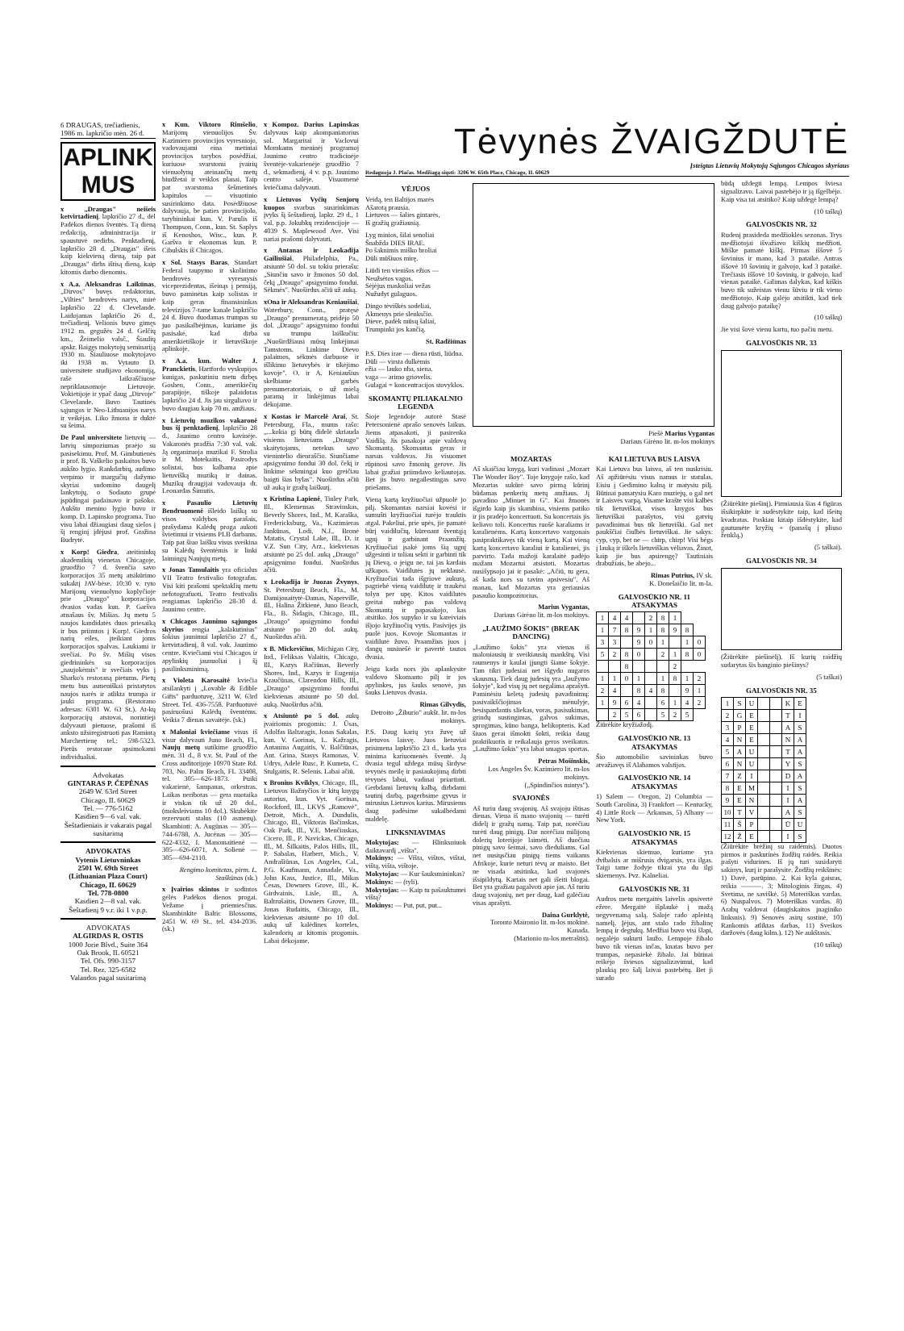6 DRAUGAS, trečiadienis, 1986 m. lapkričio mėn. 26 d.
APLINK MUS
x „Draugas" neišeis ketvirtadienį, lapkričio 27 d., dėl Padėkos dienos šventės. Tą dieną redakciją, administracija ir spaustuvė nedirbs. Penktadienį, lapkričio 28 d. „Draugas" išeis kaip kiekvieną dieną, taip pat „Draugas" dirbs ištisą dieną, kaip kitomis darbo dienomis.
x A.a. Aleksandras Laikūnas, „Dirvos" buvęs redaktorius, „Vilties" bendrovės narys, mirė lapkričio 22 d. Clevelande. Laidojamas lapkričio 26 d., trečiadienį. Velionis buvo gimęs 1912 m. gegužės 24 d. Gelčių km., Žeimelio valsč., Šiaulių apskr. Baigęs mokytojų seminariją 1930 m. Šiauliuose mokytojavo iki 1938 m. Vytauto D. universitete studijavo ekonomiją, rašė laikraščiuose nepriklausomoje Lietuvoje. Vokietijoje ir ypač daug „Dirvoje" Clevelande. Buvo Tautinės sąjungos ir Neo-Lithuanijos narys ir veikėjas. Liko žmona ir duktė su šeima.
De Paul universitete lietuvių — latvių simpoziumas praėjo su pasisekimu. Prof. M. Gimbutienės ir prof. B. Vaškelio paskaitos buvo aukšto lygio. Rankdarbių, audimo verpimo ir margučių dažymo skyriai sudomino daugelį lankytojų, o Sodauto grupė įspūdingai padainavo ir pašoko. Aukšto menino lygio buvo ir komp. D. Lapinsko programa. Tuo visu labai džiaugiasi daug sielos į šį renginį įdėjusi prof. Gražina Budrytė.
x Korp! Giedra, ateitininkų akademikių vienetas Chicagoje, gruodžio 7 d. švenčia savo korporacijos 35 metų atsikūrimo sukaktį JAV-bėse. 10:30 v. ryto Marijonų vienuolyno koplyčioje prie „Draugo" korporacijos dvasios vadas kun. P. Garšva atnašaus šv. Mišias. Jų metu 5 naujos kandidatės duos priesaiką ir bus priimtos į Korp!. Giedros narių eiles, įteikiant joms korporacijos spalvas. Laukiami ir svečiai. Po šv. Mišių visos giedrininkės su korporacijos „naujokėmis" ir svečiais vyks į Sharko's restoraną pietums. Pietų metu bus asmeniškai pristatytos naujos narės ir atlikta trumpa ir jauki programa. (Restorano adresas: 6301 W. 63 St.). At-kų korporacijų atstovai, norintieji dalyvauti pietuose, prašomi iš anksto užsiregistruoti pas Ramintą Marchertienę tel.: 598-5323. Pietūs restorane apsimokami individualiai.
Advokatas
GINTARAS P. ČEPĖNAS
2649 W. 63rd Street
Chicago, IL 60629
Tel. — 776-5162
Kasdien 9—6 val. vak.
Šeštadieniais ir vakarais pagal susitarimą
ADVOKATAS
Vytenis Lietuvninkas
2501 W. 69th Street
(Lithuanian Plaza Court)
Chicago, IL 60629
Tel. 778-0800
Kasdien 2—8 val. vak.
Šeštadienį 9 v.r. iki 1 v.p.p.
ADVOKATAS
ALGIRDAS R. OSTIS
1000 Jorie Blvd., Suite 364
Oak Brook, IL 60521
Tel. Ofs. 990-3157
Tel. Rez. 325-6582
Valandos pagal susitarimą
x Kun. Viktoro Rimšelio, Marijonų vienuolijos Šv. Kazimiero provincijos vyresniojo, vadovaujami eina metiniai provincijos tarybos posėdžiai, kuriuose svarstomi įvairių vienuolynų ateinančių metų biudžetai ir veiklos planai. Taip pat svarstoma šešmetinės kapitulos — visuotinio susirinkimo data. Posėdžiuose dalyvauja, be paties provincijolo, tarybininkai kun. V. Parulis iš Thompson, Conn., kun. St. Saplys iš Kenoshos, Wisc., kun. P. Garšva ir ekonomas kun. P. Cibulskis iš Chicagos.
x Sol. Stasys Baras, Standart Federal taupymo ir skolinimo bendrovės vyresnysis viceprezidentas, išeinąs į pensiją, buvo paminėtas kaip solistas ir kaip geras finansininkas televizijos 7-tame kanale lapkričio 24 d. Buvo duodamas trumpas su juo pasikalbėjimas, kuriame jis pasisakė, kad dirba amerikietiškoje ir lietuviškoje aplinkoje.
x A.a. kun. Walter J. Pranckietis, Hartfordo vyskupijos kunigas, paskutiniu metu dirbęs Goshen, Conn., amerikiečių parapijoje, tiškoje palaidotas lapkričio 24 d. Jis jau sirguliavo ir buvo daugiau kaip 70 m. amžiaus.
x Lietuvių muzikos vakaronė bus šį penktadienį, lapkričio 28 d., Jaunimo centro kavinėje. Vakaronės pradžia 7:30 val. vak. Ją organizuoja muzikai F. Strolia ir M. Motekaitis. Pasirodys solistai, bus kalbama apie lietuvišką muziką ir dainas. Muzikų draugijai vadovauja dr. Leonardas Šimutis.
x Pasaulio Lietuvių Bendruomenė išleido laišką su visos valdybos parašais, prašydama Kalėdų proga aukoti švietimui ir visiems PLB darbams. Taip pat šiuo laišku visus sveikina su Kalėdų šventėmis ir linki laimingų Naujųjų metų.
x Jonas Tamulaitis yra oficialus VII Teatro festivalio fotografas. Visi kiti prašomi spektaklių metu nefotografuoti. Teatro festivalis rengiamas lapkričio 28-30 d. Jaunimo centre.
x Chicagos Jaunimo sąjungos skyrius rengia „kalakutinius" šokius jaunimui lapkričio 27 d., ketvirtadienį, 8 val. vak. Jaunimo centre. Kviečiami visi Chicagos ir apylinkių jaunuoliai į šį pasilinksminimą.
x Violeta Karosaitė kviečia atsilankyti į „Lovable & Edible Gifts" parduotuvę, 3211 W. 63rd Street. Tel. 436-7558. Parduotuvė pasiruošusi Kalėdų šventėms. Veikia 7 dienas savaitėje. (sk.)
x Maloniai kviečiame visus iš visur dalyvauti Juno Beach, FL, Naujų metų sutikime gruodžio mėn. 31 d., 8 v.v. St. Paul of the Cross auditorijoje 10970 State Rd. 703, No. Palm Beach, FL 33408, tel. 305—626-1873. Puiki vakarienė, šampanas, orkestras. Laikas neribotas — gera nuotaika ir viskas tik už 20 dol., (moksleiviams 10 dol.). Skubėkite rezervuoti stalus (10 asmenų). Skambinti: A. Augūnas — 305—744-6788, A. Jucėnas — 305—622-4332, I. Manomaitienė — 305—626-6071, A. Solienė — 305—694-2110.
Rengimo komitetas, pirm. L. Staškūnas (sk.)
x Įvairios skintos ir sodintos gėlės Padėkos dienos progai. Vežame į priemiesčius. Skambinkite Baltic Blossoms, 2451 W. 69 St., tel. 434-2036. (sk.)
x Kompoz. Darius Lapinskas dalyvaus kaip akompaniatorius sol. Margaritai ir Vaclovui Momkams meninėj programoj Jaunimo centro tradicinėje šventėje-vakarienėje gruodžio 7 d., sekmadienį, 4 v. p.p. Jaunimo centro salėje. Visuomenė kviečiama dalyvauti.
x Lietuvos Vyčių Senjorų kuopos svarbus susirinkimas įvyks šį šeštadienį, lapkr. 29 d., 1 val. p.p. Jokubkų rezidencijoje — 4039 S. Maplewood Ave. Visi nariai prašomi dalyvauti.
x Antanas ir Leokadija Gailiušiai, Philadelphia, Pa., atsiuntė 50 dol. su tokiu prierašu: „Siunčiu savo ir žmonos 50 dol. čekį „Draugo" apsigynimo fondui. Sėkmės". Nuoširdus ačiū už auką.
xOna ir Aleksandras Keniaušiai, Waterbury, Conn., pratęsė „Draugo" prenumeratą, pridėjo 50 dol. „Draugo" apsigynimo fondui su trumpu laiškučiu: „Nuoširdžiausi mūsų linkėjimai Tamstoms. Linkime Dievo palaimos, sėkmės darbuose ir išlikimo lietuvybės ir tikėjimo kovoje". O. ir A. Keniaušius skelbiame garbės prenumeratoriais, o už mielą paramą ir linkėjimus labai dėkojame.
x Kostas ir Marcelė Arai, St. Petersburg, Fla., mums rašo: „...kokia gi būtų didelė skriauda visiems lietuviams „Draugo" skaitytojams, netekus savo vienintelio dienraščio. Siunčiame apsigynimo fondui 30 dol. čekį ir linkime sėkmingai kuo greičiau baigti šias bylas". Nuoširdus ačiū už auką ir gražų laiškutį.
x Kristina Lapienė, Tinley Park, Ill., Klemensas Stravinskas, Beverly Shores, Ind., M. Karaška, Fredericksburg, Va., Kazimieras Jankūnas, Lodi, N.J., Bronė Matatis, Crystal Lake, Ill., D. ir V.Z. Sun City, Arz., kiekvienas atsiuntė po 25 dol. auką „Draugo" apsigynimo fondui. Nuoširdus ačiū.
x Leokadija ir Juozas Žvynys, St. Petersburg Beach, Fla., M. Damijonaitytė-Damas, Naperville, Ill., Halina Žitkienė, Juno Beach, Fla., B. Šidagis, Chicago, Ill., „Draugo" apsigynimo fondui atsiuntė po 20 dol. aukų. Nuoširdus ačiū.
x B. Mickevičius, Michigan City, Ind., Feliksas Valaitis, Chicago, Ill., Kazys Račiūnas, Beverly Shores, Ind., Kazys ir Eugenija Kraučūnas, Clarendon Hills, Ill., „Draugo" apsigynimo fondui kiekvienas atsiuntė po 50 dol. auką. Nuoširdus ačiū.
x Atsiuntė po 5 dol. aukų įvairiomis progomis: J. Ūsas, Adolfas Baltaragis, Jonas Sakalas, kun. V. Gorinas, L. Kažragis, Antanina Augaitis, V. Balčiūnas, Ant. Grina, Stasys Ramonas, V. Udrys, Adelė Rusc, P. Kumeta, C. Stulgaitis, R. Selenis. Labai ačiū.
x Bronius Kviklys, Chicago, Ill., Lietuvos Bažnyčios ir kitų knygų autorius, kun. Vyt. Gorinas, Rockford, Ill., LKVS „Ramovė", Detroit, Mich., A. Dundulis, Chicago, Ill., Viktoras Bačinskas, Oak Park, Ill., V.E. Menčinskas, Cicero, Ill., P. Navickas, Chicago, Ill., M. Šilkaitis, Palos Hills, Ill., P. Sabalas, Harbert, Mich., V. Andrašiūnas, Los Angeles, Cal., P.G. Kaufmann, Annadale, Va., John Kass, Justice, Ill., Mikas Česas, Downers Grove, Ill., K. Girdvainis, Lisle, Ill., A. Baltrušaitis, Downers Grove, Ill., Jonas Rudaitis, Chicago, Ill., kiekvienas atsiuntė po 10 dol. auką už kalėdines korteles, kalendorių ar kitomis progomis. Labai dėkojame.
Tėvynės ŽVAIGŽDUTĖ
Įsteigtas Lietuvių Mokytojų Sąjungos Chicagos skyriaus
Redaguoja J. Plačas. Medžiagą siųsti: 3206 W. 65th Place, Chicago, IL 60629
VĖJUOS
Veidą, ten Baltijos marės
Ašarotą prausia.
Lietuvos — šalies gintarės,
Iš gražių gražiausią.
Lyg minios, šilai senoliai
Šnabžda DIES IRAE.
Po šaknimis miško broliai
Dūli mūšiuos mirę.
Liūdi ten vienišos ežios —
Neužsėtos vagos.
Sėjėjus maskoliai vežas
Nužudyt gulaguos.
Dingo tėviškės sodeliai,
Akmenys prie slenksčio.
Dieve, padėk mūsų šaliai,
Trumpinki jos kančią.
St. Radžiūnas
P.S. Dies irae — diena rūsti, liūdna.
Dūli — virsta dulkėmis
ežia — lauko nba, siena.
vaga — arimo griovelis.
Gulagai = koncentracijos stovyklos.
SKOMANTŲ PILIAKALNIO LEGENDA
Šioje legendoje autorė Stasė Petersonienė aprašo senovės laikus. Jiems atpasakoti, ji pasirenka Vaidilą. Jis pasakoja apie valdovą Skomantą. Skomantas geras ir narsus valdovas. Jis visuomet rūpinosi savo žmonių gerove. Jis labai gražiai priimdavo keliautojas. Bet jis buvo negailestingas savo priešams.
Vieną kartą kryžiuočiai užpuolė jo pilį. Skomantas narsiai kovėsi ir sumušti kryžiuočiai turėjo trauktis atgal. Pakeliui, prie upės, jie pamatė būrį vaidilučių, kūrenant šventąją ugnį ir garbinant Praamžių. Kryžiuočiai įsakė joms šią ugnį užgesinti ir toliau sekti ir garbinti tik jų Dievą, o jeigu ne, tai jas kardais užkapos. Vaidilutės jų neklausė. Kryžiuočiai tada išgriovė aukurą, pagriebė vieną vaidilutę ir traukėsi tolyn per upę. Kitos vaidilutės greitai nubėgo pas valdovą Skomantą ir papasakojo, kas atsitiko. Jos supyko ir su kareiviais išjojo kryžiuočių vytis. Pasivijęs jis puolė juos. Kovoje Skomantas ir vaidilutė žuvo. Praamžius juos į dangų nusinešė ir pavertė tautos dvasia.
Jeigu kada nors jūs aplankysite valdovo Skomanto pilį ir jos apylinkes, jus šauks senovė, jus šauks Lietuvos dvasia.
Rimas Gilvydis,
Detroito „Žiburio" aukšt. lit. m-los mokinys.
P.S. Daug karių yra žuvę už Lietuvos laisvę. Juos lietuviai prisimena lapkričio 23 d., kada yra minima kariuomenės šventė. Ją dvasia tegul uždega mūsų širdyse tėvynės meilę ir pasiaukojimą dirbti tėvynės labui, vadinai priartinti. Gerbdami lietuvių kalbą, dirbdami tautinį darbą, pagerbsime gyvus ir mirusius Lietuvos karius. Mirusiems daug padėsime sukalbėdami maldelę.
LINKSNIAVIMAS
Mokytojas: — Išlinksniuok daiktavardį „višta".
Mokinys: — Višta, vištos, vištai, vištą, višta, vištoje.
Mokytojas: — Kur šauksmininkas?
Mokinys: — (tyli).
Mokytojas: — Kaip tu pašauktumei vištą?
Mokinys: — Put, put, put...
Piešė Marius Vygantas
Dariaus Girėno lit. m-los mokinys
MOZARTAS
Aš skaičiau knygą, kuri vadinasi „Mozart The Wonder Boy". Toje knygoje rašo, kad Mozartas sukūrė savo pirmą kūrinį būdamas penkerių metų amžiaus. Jį pavadino „Minuet in G". Kai žmonės išgirdo kaip jis skambina, visiems patiko ir jis pradėjo koncertuoti. Su koncertais jis keliavo toli. Koncertus ruošė karaliams ir karalienėms. Kartą koncertavo vargonais pasipraktikavęs tik vieną kartą. Kai vieną kartą koncertavo karaliui ir karalienei, jis parvirto. Tada mažoji karalaitė padėjo mažam Mozartui atsistoti. Mozartas nusišypsojo jai ir pasakė: „Ačiū, tu gera, aš kada nors su tavim apsivesiu". Aš manau, kad Mozartas yra geriausias pasaulio kompozitorius.
Marius Vygantas,
Dariaus Girėno lit. m-los mokinys.
„LAUŽIMO ŠOKIS" (BREAK DANCING)
„Laužimo šokis" yra vienas iš maloniausių ir sveikiausių mankštų. Visi raumenys ir kaulai įjungti šiame šokyje. Tam tikri judesiai net išgydo nugaros skausmą. Tiek daug judesių yra „laužymo šokyje", kad visų jų net negalima aprašyti. Paminėsiu keletą judesių pavadinimų: pasivaikščiojimas mėnulyje, besispardantis sliekas, voras, pasisukimas, grindų sustingimas, galvos sukimas, sprogimas, kūno banga, helikopteris. Kad šiuos gerai išmokti šokti, reikia daug praktikuotis ir reikalauja geros sveikatos. „Laužimo šokis" yra labai smagus sportas.
Petras Mošinskis,
Los Angeles Šv. Kazimiero lit. m-los mokinys.
(„Spindinčios mintys").
SVAJONĖS
Aš turiu daug svajonių. Aš svajoju ištisas dienas. Viena iš mano svajonių — turėti didelį ir gražų namą. Taip pat, norėčiau turėti daug pinigų. Dar norėčiau milijoną dolerių loterijoje laimėti. Aš duočiau pinigų savo šeimai, savo dieduliams. Gal net nusiųsčiau pinigų tiems vaikams Afrikoje, kurie neturi tėvų ar maisto. Bet ne visada atsitinka, kad svajonės išsipildytų. Kartais net gali išeiti blogai. Bet yra gražiau pagalvoti apie jas. Aš turiu daug svajonių, net per daug, kad galėčiau visas aprašyti.
Daina Gurklytė,
Toronto Maironio lit. m-los mokinė. Kanada.
(Marionio m-los metraštis).
KAI LIETUVA BUS LAISVA
Kai Lietuva bus laisva, aš ten nuskrisiu. Aš apžiūrėsiu visus namus ir statulas. Eisiu į Gedimino kalną ir matysiu pilį. Būtinai pamatysiu Karo muziejų, o gal net ir Laisvės varpą. Visame krašte visi kalbės tik lietuviškai, visos knygos bus lietuviškai parašytos, visi gatvių pavadinimai bus tik lietuviški. Gal net paukščiai čiulbės lietuviškai. Jie sakys: cyp, cyp, bet ne — chirp, chirp! Visi bėgs į lauką ir iškels lietuviškas vėliavas. Žinot, kaip jie bus apsirengę? Tautiniais drabužiais, be abejo...
Rimas Putrius, IV sk.
K. Donelaičio lit. m-la.
GALVOSŪKIO NR. 11 ATSAKYMAS
| 1 | 4 | 4 | | 2 | 8 | 1 | | |
| 1 | 7 | 8 | 9 | 1 | 8 | 9 | 8 | |
| 3 | 3 | | 9 | 0 | 1 | | 1 | 0 |
| 5 | 2 | 8 | 0 | | 2 | 1 | 8 | 0 |
| | | 8 | | | | 2 | | |
| 1 | 1 | 0 | 1 | | 1 | 8 | 1 | 2 |
| 2 | 4 | | 8 | 4 | 8 | | 9 | 1 |
| 1 | 9 | 6 | 4 | | 6 | 1 | 4 | 2 |
| | 2 | 5 | 6 | | 5 | 2 | 5 | |
Žiūrėkite kryžiažodį.
GALVOSŪKIO NR. 13 ATSAKYMAS
Šio automobilio savininkas buvo atvažiavęs iš Alabamos valstijos.
GALVOSŪKIO NR. 14 ATSAKYMAS
1) Salem — Oregon, 2) Columbia — South Carolina, 3) Frankfort — Kentucky, 4) Little Rock — Arkansas, 5) Albany — New York.
GALVOSŪKIO NR. 15 ATSAKYMAS
Kiekvienas skiemuo, kuriame yra dvibalsis ar mišrusis dvigarsis, yra ilgas. Taigi tame žodyje tikrai yra du ilgi skiemenys. Pvz. Kalneliai.
GALVOSŪKIS NR. 31
Audros metu mergaitės laivelis apsivertė ežere. Mergaitė išplaukė į mažą negyvenamą salą. Saloje rado apleistą namelį. Įėjus, ant stalo rado žibalinę lempą ir degtukų. Medžiai buvo visi šlapi, negalėjo sukurti laužo. Lempoje žibalo buvo tik vienas inčas, knatas buvo per trumpas, nepasiekė žibalo. Jai būtinai reikėjo šviesos signalizavimui, kad plaukią pro šalį laivai pastebėtų. Bet ji surado
būdą uždegti lempą. Lempos šviesa signalizavo. Laivai pastebėjo ir ją išgelbėjo. Kaip visa tai atsitiko? Kaip uždegė lempą?
(10 taškų)
GALVOSŪKIS NR. 32
Rudenį prasideda medžioklės sezonas. Trys medžiotojai išvažiavo kiškių medžioti. Miške pamatė kiškį. Pirmas iššovė 5 šovinius ir mano, kad 3 pataikė. Antras iššovė 10 šovinių ir galvojo, kad 3 pataikė. Trečiasis iššovė 10 šovinių, ir galvojo, kad vienas pataikė. Galimas dalykas, kad kiškis buvo tik sužeistas vienu šūviu ir tik vieno medžiotojo. Kaip galėjo atsitikti, kad tiek daug galvojo pataikę?
(10 taškų)
Jie visi šovė vienu kartu, tuo pačiu metu.
GALVOSŪKIS NR. 33
(Žiūrėkite piešinį). Pirmiausia šias 4 figūras išsikirpkite ir sudėstykite taip, kad išeitų kvadratas. Paskiau kitaip išdėstykite, kad gautumėte kryžių + (panašų į pliuso ženklą.)
(5 taškai).
GALVOSŪKIS NR. 34
(Žiūrėkite piešinėlį). Iš kurių raidžių sudarytas šis banginio piešinys?
(5 taškai)
GALVOSŪKIS NR. 35
| 1 | S | U | | | K | E |
| 2 | G | E | | | T | I |
| 3 | P | E | | | A | S |
| 4 | N | E | | | N | A |
| 5 | A | U | | | T | A |
| 6 | N | U | | | Y | S |
| 7 | Z | I | | | D | A |
| 8 | E | M | | | I | S |
| 9 | E | N | | | I | A |
| 10 | T | V | | | A | S |
| 11 | Š | P | | | Ū | U |
| 12 | Ž | E | | | I | S |
(Žiūrėkite brėžinį su raidėmis). Duotos pirmos ir paskutinės žodžių raidės. Reikia įrašyti vidurines. Iš jų turi susidaryti sakinys, kurį ir parašysite. Žodžių reikšmės: 1) Davė, parūpino. 2. Kai kyla gaisras, reikia ———. 3; Mitologinis žirgas. 4) Svetima, ne saviškė. 5) Moteriškas vardas. 6) Nuspalvos. 7) Moteriškas vardas. 8) Arabų valdovai (daugiskaitos įnaginiko linksnis). 9) Senovės asirų sostinė, 10) Rankomis atliktas darbas, 11) Sveikos daržovės (daug kilm.). 12) Ne aukštasis.
(10 taškų)